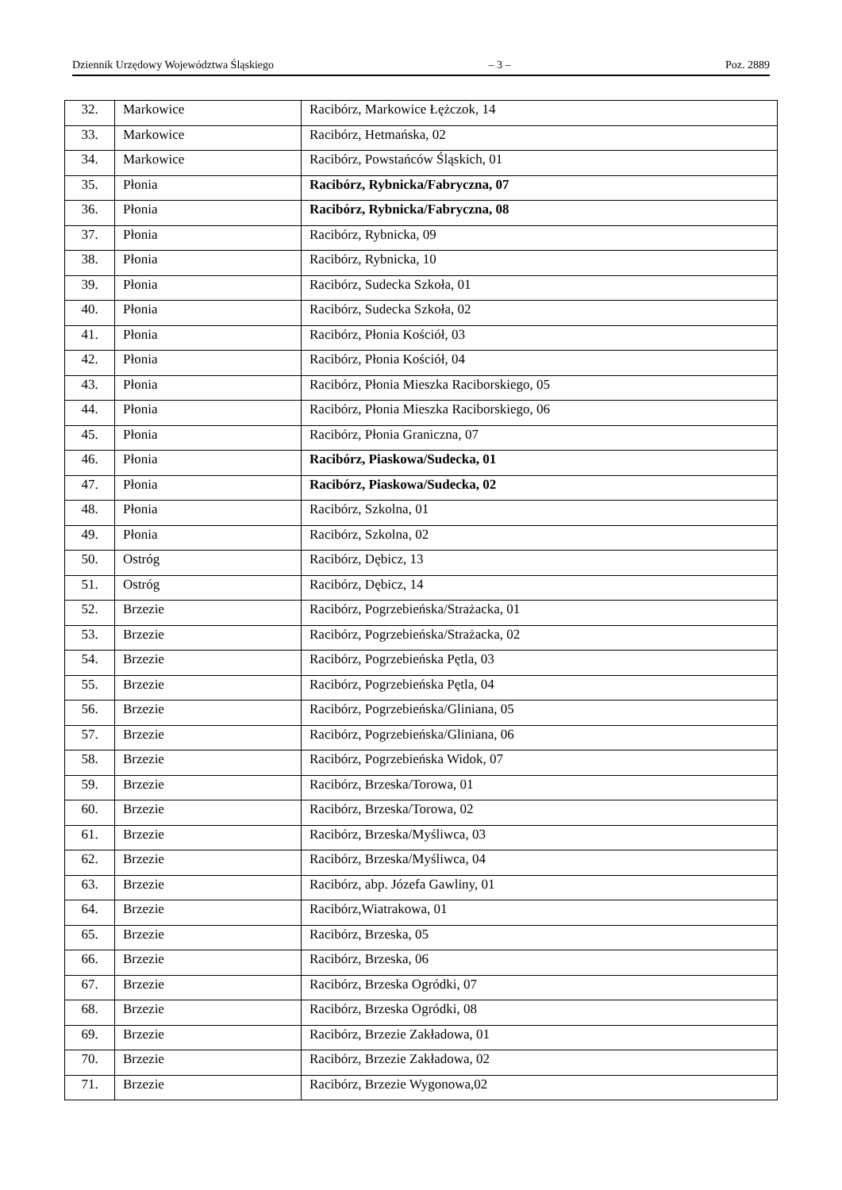Dziennik Urzędowy Województwa Śląskiego – 3 – Poz. 2889
| 32. | Markowice | Racibórz, Markowice Łężczok, 14 |
| 33. | Markowice | Racibórz, Hetmańska, 02 |
| 34. | Markowice | Racibórz, Powstańców Śląskich, 01 |
| 35. | Płonia | Racibórz, Rybnicka/Fabryczna, 07 |
| 36. | Płonia | Racibórz, Rybnicka/Fabryczna, 08 |
| 37. | Płonia | Racibórz, Rybnicka, 09 |
| 38. | Płonia | Racibórz, Rybnicka, 10 |
| 39. | Płonia | Racibórz, Sudecka Szkoła, 01 |
| 40. | Płonia | Racibórz, Sudecka Szkoła, 02 |
| 41. | Płonia | Racibórz, Płonia Kościół, 03 |
| 42. | Płonia | Racibórz, Płonia Kościół, 04 |
| 43. | Płonia | Racibórz, Płonia Mieszka Raciborskiego, 05 |
| 44. | Płonia | Racibórz, Płonia Mieszka Raciborskiego, 06 |
| 45. | Płonia | Racibórz, Płonia Graniczna, 07 |
| 46. | Płonia | Racibórz, Piaskowa/Sudecka, 01 |
| 47. | Płonia | Racibórz, Piaskowa/Sudecka, 02 |
| 48. | Płonia | Racibórz, Szkolna, 01 |
| 49. | Płonia | Racibórz, Szkolna, 02 |
| 50. | Ostróg | Racibórz, Dębicz, 13 |
| 51. | Ostróg | Racibórz, Dębicz, 14 |
| 52. | Brzezie | Racibórz, Pogrzebieńska/Strażacka, 01 |
| 53. | Brzezie | Racibórz, Pogrzebieńska/Strażacka, 02 |
| 54. | Brzezie | Racibórz, Pogrzebieńska Pętla, 03 |
| 55. | Brzezie | Racibórz, Pogrzebieńska Pętla, 04 |
| 56. | Brzezie | Racibórz, Pogrzebieńska/Gliniana, 05 |
| 57. | Brzezie | Racibórz, Pogrzebieńska/Gliniana, 06 |
| 58. | Brzezie | Racibórz, Pogrzebieńska Widok, 07 |
| 59. | Brzezie | Racibórz, Brzeska/Torowa, 01 |
| 60. | Brzezie | Racibórz, Brzeska/Torowa, 02 |
| 61. | Brzezie | Racibórz, Brzeska/Myśliwca, 03 |
| 62. | Brzezie | Racibórz, Brzeska/Myśliwca, 04 |
| 63. | Brzezie | Racibórz, abp. Józefa Gawliny, 01 |
| 64. | Brzezie | Racibórz,Wiatrakowa, 01 |
| 65. | Brzezie | Racibórz, Brzeska, 05 |
| 66. | Brzezie | Racibórz, Brzeska, 06 |
| 67. | Brzezie | Racibórz, Brzeska Ogródki, 07 |
| 68. | Brzezie | Racibórz, Brzeska Ogródki, 08 |
| 69. | Brzezie | Racibórz, Brzezie Zakładowa, 01 |
| 70. | Brzezie | Racibórz, Brzezie Zakładowa, 02 |
| 71. | Brzezie | Racibórz, Brzezie Wygonowa,02 |